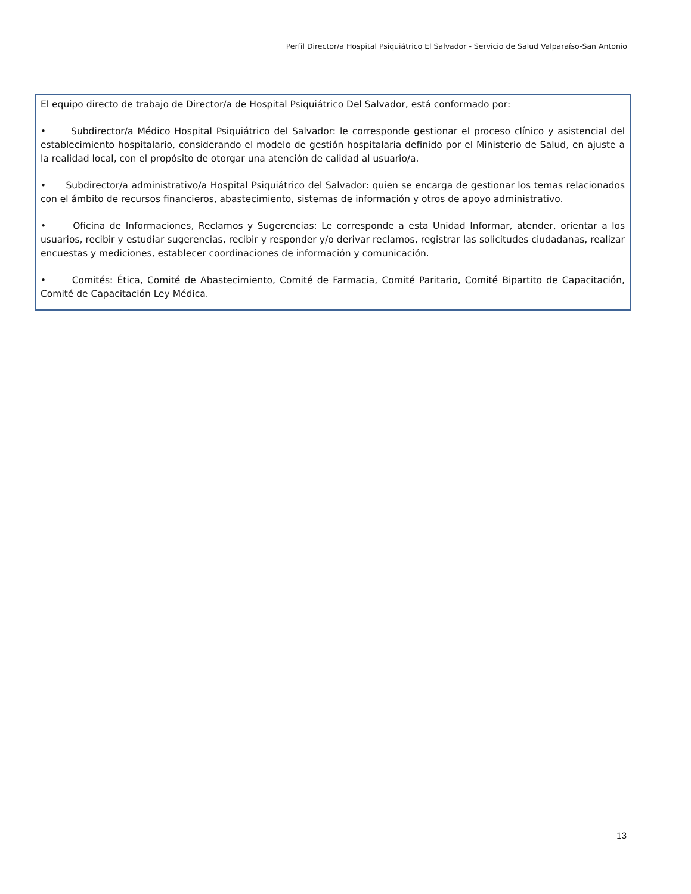Perfil Director/a Hospital Psiquiátrico El Salvador - Servicio de Salud Valparaíso-San Antonio
El equipo directo de trabajo de Director/a de Hospital Psiquiátrico Del Salvador, está conformado por:
• Subdirector/a Médico Hospital Psiquiátrico del Salvador: le corresponde gestionar el proceso clínico y asistencial del establecimiento hospitalario, considerando el modelo de gestión hospitalaria definido por el Ministerio de Salud, en ajuste a la realidad local, con el propósito de otorgar una atención de calidad al usuario/a.
• Subdirector/a administrativo/a Hospital Psiquiátrico del Salvador: quien se encarga de gestionar los temas relacionados con el ámbito de recursos financieros, abastecimiento, sistemas de información y otros de apoyo administrativo.
• Oficina de Informaciones, Reclamos y Sugerencias: Le corresponde a esta Unidad Informar, atender, orientar a los usuarios, recibir y estudiar sugerencias, recibir y responder y/o derivar reclamos, registrar las solicitudes ciudadanas, realizar encuestas y mediciones, establecer coordinaciones de información y comunicación.
• Comités: Ética, Comité de Abastecimiento, Comité de Farmacia, Comité Paritario, Comité Bipartito de Capacitación, Comité de Capacitación Ley Médica.
13